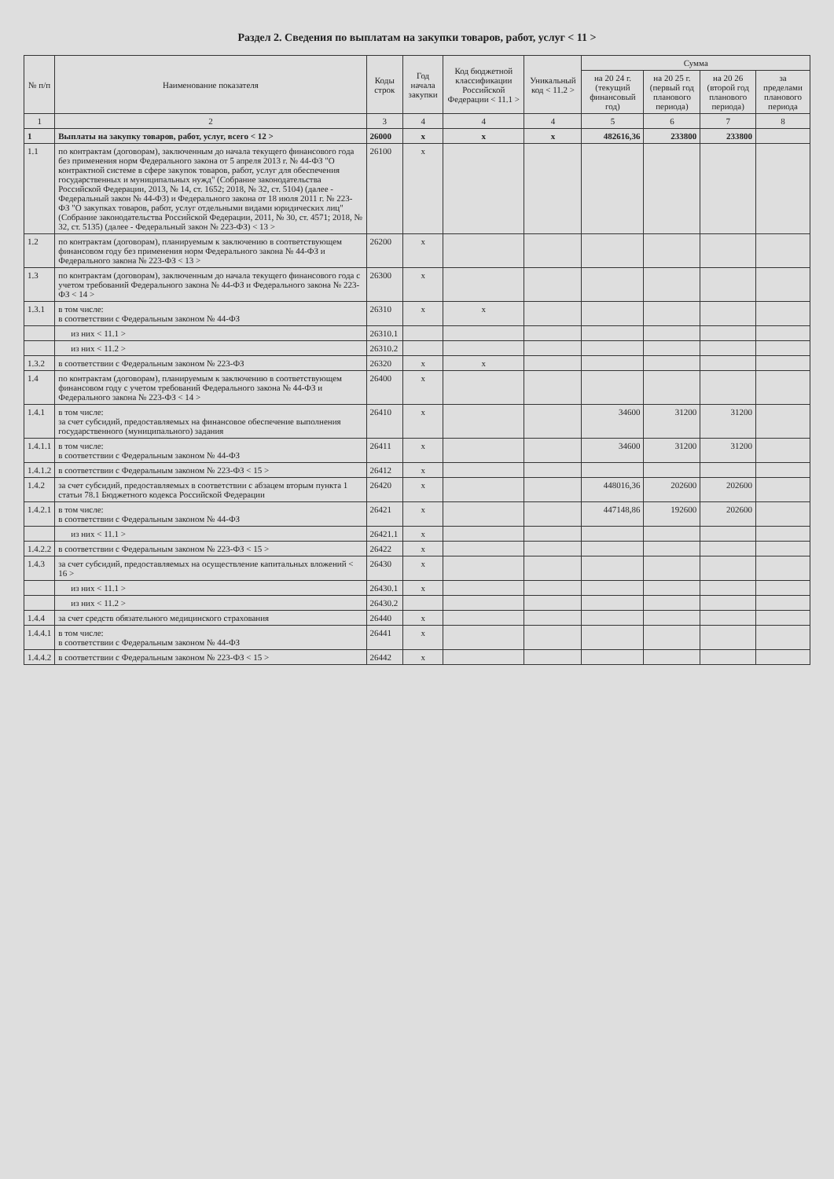Раздел 2. Сведения по выплатам на закупки товаров, работ, услуг < 11 >
| № п/п | Наименование показателя | Коды строк | Год начала закупки | Код бюджетной классификации Российской Федерации < 11.1 > | Уникальный код < 11.2 > | Сумма | | | |
| --- | --- | --- | --- | --- | --- | --- | --- | --- | --- |
| | | | | | | на 20 24 г. (текущий финансовый год) | на 20 25 г. (первый год планового периода) | на 20 26 (второй год планового периода) | за пределами планового периода |
| 1 | 2 | 3 | 4 | 4 | 4 | 5 | 6 | 7 | 8 |
| 1 | Выплаты на закупку товаров, работ, услуг, всего < 12 > | 26000 | x | x | x | 482616,36 | 233800 | 233800 | |
| 1.1 | по контрактам (договорам), заключенным до начала текущего финансового года без применения норм Федерального закона от 5 апреля 2013 г. № 44-ФЗ "О контрактной системе в сфере закупок товаров, работ, услуг для обеспечения государственных и муниципальных нужд" (Собрание законодательства Российской Федерации, 2013, № 14, ст. 1652; 2018, № 32, ст. 5104) (далее - Федеральный закон № 44-ФЗ) и Федерального закона от 18 июля 2011 г. № 223-ФЗ "О закупках товаров, работ, услуг отдельными видами юридических лиц" (Собрание законодательства Российской Федерации, 2011, № 30, ст. 4571; 2018, № 32, ст. 5135) (далее - Федеральный закон № 223-ФЗ) < 13 > | 26100 | x | | | | | | |
| 1.2 | по контрактам (договорам), планируемым к заключению в соответствующем финансовом году без применения норм Федерального закона № 44-ФЗ и Федерального закона № 223-ФЗ < 13 > | 26200 | x | | | | | | |
| 1.3 | по контрактам (договорам), заключенным до начала текущего финансового года с учетом требований Федерального закона № 44-ФЗ и Федерального закона № 223-ФЗ < 14 > | 26300 | x | | | | | | |
| 1.3.1 | в том числе: в соответствии с Федеральным законом № 44-ФЗ | 26310 | x | x | | | | | |
| | из них < 11.1 > | 26310.1 | | | | | | | |
| | из них < 11.2 > | 26310.2 | | | | | | | |
| 1.3.2 | в соответствии с Федеральным законом № 223-ФЗ | 26320 | x | x | | | | | |
| 1.4 | по контрактам (договорам), планируемым к заключению в соответствующем финансовом году с учетом требований Федерального закона № 44-ФЗ и Федерального закона № 223-ФЗ < 14 > | 26400 | x | | | | | | |
| 1.4.1 | в том числе: за счет субсидий, предоставляемых на финансовое обеспечение выполнения государственного (муниципального) задания | 26410 | x | | | 34600 | 31200 | 31200 | |
| 1.4.1.1 | в том числе: в соответствии с Федеральным законом № 44-ФЗ | 26411 | x | | | 34600 | 31200 | 31200 | |
| 1.4.1.2 | в соответствии с Федеральным законом № 223-ФЗ < 15 > | 26412 | x | | | | | | |
| 1.4.2 | за счет субсидий, предоставляемых в соответствии с абзацем вторым пункта 1 статьи 78.1 Бюджетного кодекса Российской Федерации | 26420 | x | | | 448016,36 | 202600 | 202600 | |
| 1.4.2.1 | в том числе: в соответствии с Федеральным законом № 44-ФЗ | 26421 | x | | | 447148,86 | 192600 | 202600 | |
| | из них < 11.1 > | 26421.1 | x | | | | | | |
| 1.4.2.2 | в соответствии с Федеральным законом № 223-ФЗ < 15 > | 26422 | x | | | | | | |
| 1.4.3 | за счет субсидий, предоставляемых на осуществление капитальных вложений < 16 > | 26430 | x | | | | | | |
| | из них < 11.1 > | 26430.1 | x | | | | | | |
| | из них < 11.2 > | 26430.2 | | | | | | | |
| 1.4.4 | за счет средств обязательного медицинского страхования | 26440 | x | | | | | | |
| 1.4.4.1 | в том числе: в соответствии с Федеральным законом № 44-ФЗ | 26441 | x | | | | | | |
| 1.4.4.2 | в соответствии с Федеральным законом № 223-ФЗ < 15 > | 26442 | x | | | | | | |